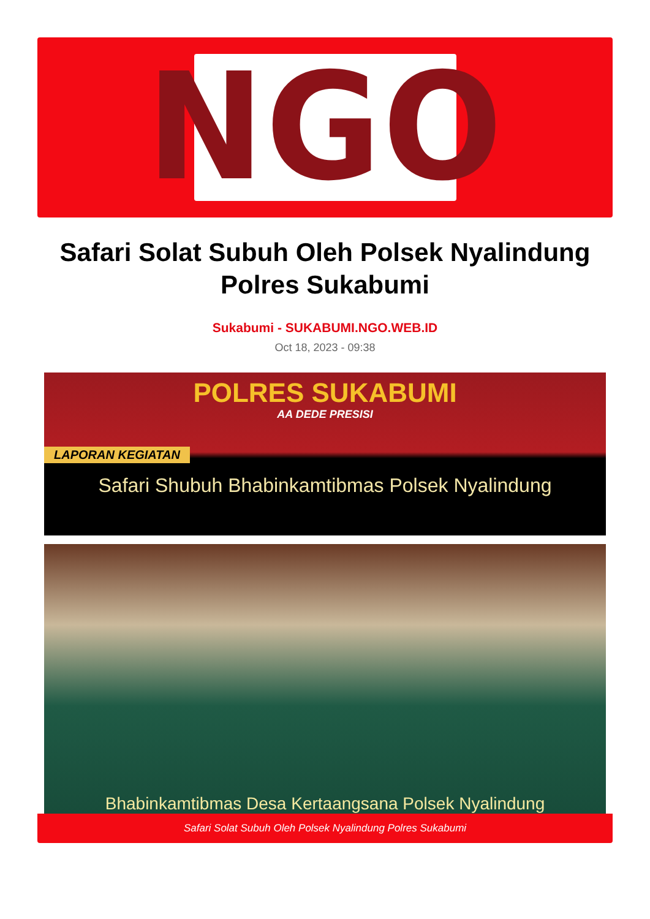NGO
Safari Solat Subuh Oleh Polsek Nyalindung Polres Sukabumi
Sukabumi - SUKABUMI.NGO.WEB.ID
Oct 18, 2023 - 09:38
POLRES SUKABUMI
AA DEDE PRESISI
LAPORAN KEGIATAN
Safari Shubuh Bhabinkamtibmas Polsek Nyalindung
Bhabinkamtibmas Desa Kertaangsana Polsek Nyalindung
Safari Solat Subuh Oleh Polsek Nyalindung Polres Sukabumi